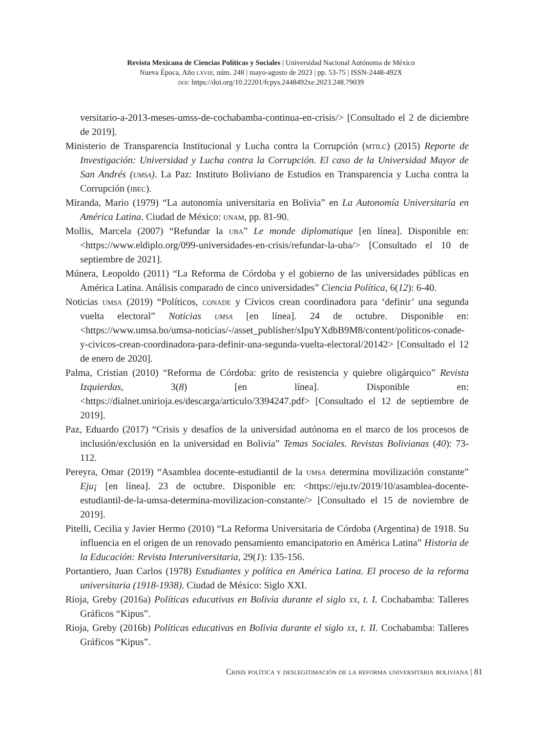Revista Mexicana de Ciencias Políticas y Sociales | Universidad Nacional Autónoma de México
Nueva Época, Año lxviii, núm. 248 | mayo-agosto de 2023 | pp. 53-75 | ISSN-2448-492X
doi: https://doi.org/10.22201/fcpys.2448492xe.2023.248.79039
versitario-a-2013-meses-umss-de-cochabamba-continua-en-crisis/> [Consultado el 2 de diciembre de 2019].
Ministerio de Transparencia Institucional y Lucha contra la Corrupción (mtilc) (2015) Reporte de Investigación: Universidad y Lucha contra la Corrupción. El caso de la Universidad Mayor de San Andrés (umsa). La Paz: Instituto Boliviano de Estudios en Transparencia y Lucha contra la Corrupción (ibec).
Miranda, Mario (1979) “La autonomía universitaria en Bolivia” en La Autonomía Universitaria en América Latina. Ciudad de México: unam, pp. 81-90.
Mollis, Marcela (2007) “Refundar la uba” Le monde diplomatique [en línea]. Disponible en: <https://www.eldiplo.org/099-universidades-en-crisis/refundar-la-uba/> [Consultado el 10 de septiembre de 2021].
Múnera, Leopoldo (2011) “La Reforma de Córdoba y el gobierno de las universidades públicas en América Latina. Análisis comparado de cinco universidades” Ciencia Política, 6(12): 6-40.
Noticias umsa (2019) “Políticos, conade y Cívicos crean coordinadora para ‘definir’ una segunda vuelta electoral” Noticias umsa [en línea]. 24 de octubre. Disponible en: <https://www.umsa.bo/umsa-noticias/-/asset_publisher/sIpuYXdbB9M8/content/politicos-conade-y-civicos-crean-coordinadora-para-definir-una-segunda-vuelta-electoral/20142> [Consultado el 12 de enero de 2020].
Palma, Cristian (2010) “Reforma de Córdoba: grito de resistencia y quiebre oligárquico” Revista Izquierdas, 3(8) [en línea]. Disponible en: <https://dialnet.unirioja.es/descarga/articulo/3394247.pdf> [Consultado el 12 de septiembre de 2019].
Paz, Eduardo (2017) “Crisis y desafíos de la universidad autónoma en el marco de los procesos de inclusión/exclusión en la universidad en Bolivia” Temas Sociales. Revistas Bolivianas (40): 73-112.
Pereyra, Omar (2019) “Asamblea docente-estudiantil de la umsa determina movilización constante” Eju¡ [en línea]. 23 de octubre. Disponible en: <https://eju.tv/2019/10/asamblea-docente-estudiantil-de-la-umsa-determina-movilizacion-constante/> [Consultado el 15 de noviembre de 2019].
Pitelli, Cecilia y Javier Hermo (2010) “La Reforma Universitaria de Córdoba (Argentina) de 1918. Su influencia en el origen de un renovado pensamiento emancipatorio en América Latina” Historia de la Educación: Revista Interuniversitaria, 29(1): 135-156.
Portantiero, Juan Carlos (1978) Estudiantes y política en América Latina. El proceso de la reforma universitaria (1918-1938). Ciudad de México: Siglo XXI.
Rioja, Greby (2016a) Políticas educativas en Bolivia durante el siglo xx, t. I. Cochabamba: Talleres Gráficos “Kipus”.
Rioja, Greby (2016b) Políticas educativas en Bolivia durante el siglo xx, t. II. Cochabamba: Talleres Gráficos “Kipus”.
Crisis política y deslegitimación de la reforma universitaria boliviana | 81